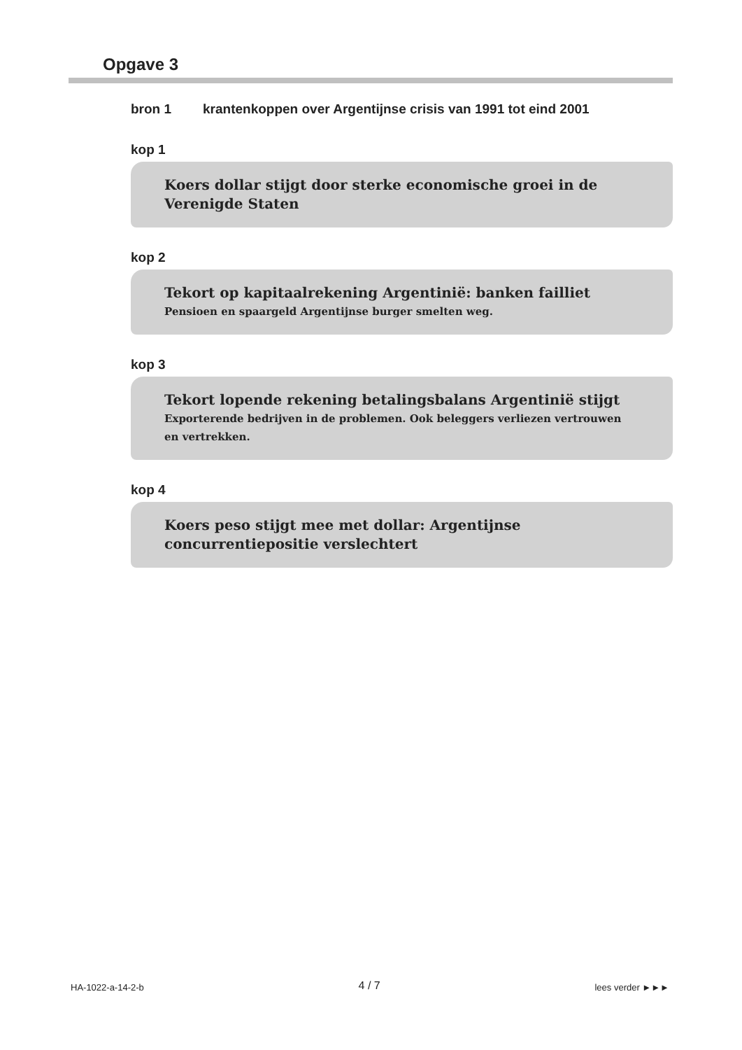Opgave 3
bron 1 krantenkoppen over Argentijnse crisis van 1991 tot eind 2001
kop 1
Koers dollar stijgt door sterke economische groei in de Verenigde Staten
kop 2
Tekort op kapitaalrekening Argentinië: banken failliet
Pensioen en spaargeld Argentijnse burger smelten weg.
kop 3
Tekort lopende rekening betalingsbalans Argentinië stijgt
Exporterende bedrijven in de problemen. Ook beleggers verliezen vertrouwen en vertrekken.
kop 4
Koers peso stijgt mee met dollar: Argentijnse concurrentiepositie verslechtert
HA-1022-a-14-2-b 4 / 7 lees verder ►►►